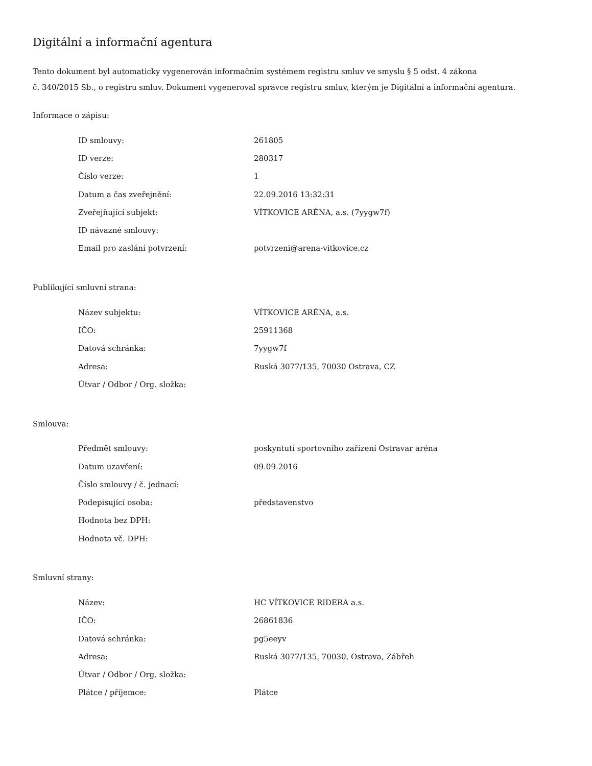Digitální a informační agentura
Tento dokument byl automaticky vygenerován informačním systémem registru smluv ve smyslu § 5 odst. 4 zákona
č. 340/2015 Sb., o registru smluv. Dokument vygeneroval správce registru smluv, kterým je Digitální a informační agentura.
Informace o zápisu:
| ID smlouvy: | 261805 |
| ID verze: | 280317 |
| Číslo verze: | 1 |
| Datum a čas zveřejnění: | 22.09.2016 13:32:31 |
| Zveřejňující subjekt: | VÍTKOVICE ARÉNA, a.s. (7yygw7f) |
| ID návazné smlouvy: | |
| Email pro zaslání potvrzení: | potvrzeni@arena-vitkovice.cz |
Publikující smluvní strana:
| Název subjektu: | VÍTKOVICE ARÉNA, a.s. |
| IČO: | 25911368 |
| Datová schránka: | 7yygw7f |
| Adresa: | Ruská 3077/135, 70030 Ostrava, CZ |
| Útvar / Odbor / Org. složka: | |
Smlouva:
| Předmět smlouvy: | poskyntutí sportovního zařízení Ostravar aréna |
| Datum uzavření: | 09.09.2016 |
| Číslo smlouvy / č. jednací: | |
| Podepisující osoba: | představenstvo |
| Hodnota bez DPH: | |
| Hodnota vč. DPH: | |
Smluvní strany:
| Název: | HC VÍTKOVICE RIDERA a.s. |
| IČO: | 26861836 |
| Datová schránka: | pg5eeyv |
| Adresa: | Ruská 3077/135, 70030, Ostrava, Zábřeh |
| Útvar / Odbor / Org. složka: | |
| Plátce / příjemce: | Plátce |